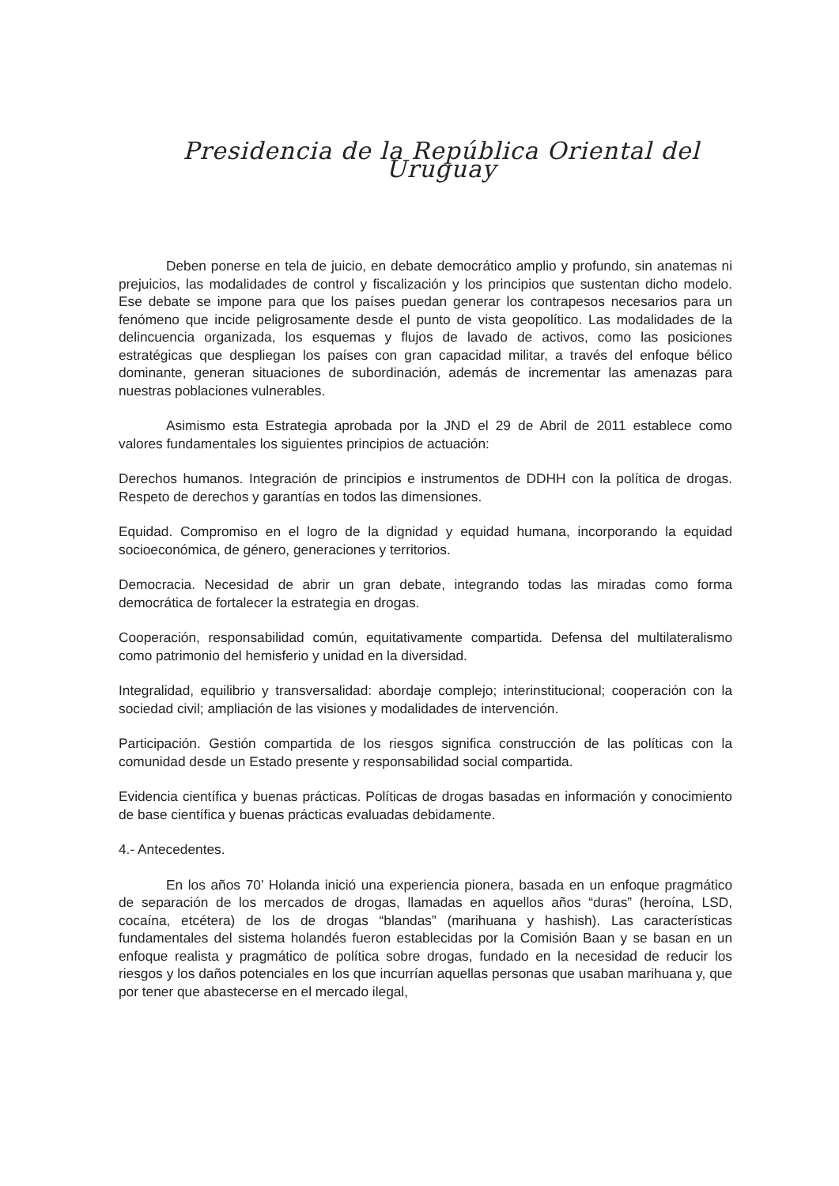Presidencia de la República Oriental del Uruguay
Deben ponerse en tela de juicio, en debate democrático amplio y profundo, sin anatemas ni prejuicios, las modalidades de control y fiscalización y los principios que sustentan dicho modelo. Ese debate se impone para que los países puedan generar los contrapesos necesarios para un fenómeno que incide peligrosamente desde el punto de vista geopolítico. Las modalidades de la delincuencia organizada, los esquemas y flujos de lavado de activos, como las posiciones estratégicas que despliegan los países con gran capacidad militar, a través del enfoque bélico dominante, generan situaciones de subordinación, además de incrementar las amenazas para nuestras poblaciones vulnerables.
Asimismo esta Estrategia aprobada por la JND el 29 de Abril de 2011 establece como valores fundamentales los siguientes principios de actuación:
Derechos humanos. Integración de principios e instrumentos de DDHH con la política de drogas. Respeto de derechos y garantías en todos las dimensiones.
Equidad. Compromiso en el logro de la dignidad y equidad humana, incorporando la equidad socioeconómica, de género, generaciones y territorios.
Democracia. Necesidad de abrir un gran debate, integrando todas las miradas como forma democrática de fortalecer la estrategia en drogas.
Cooperación, responsabilidad común, equitativamente compartida. Defensa del multilateralismo como patrimonio del hemisferio y unidad en la diversidad.
Integralidad, equilibrio y transversalidad: abordaje complejo; interinstitucional; cooperación con la sociedad civil; ampliación de las visiones y modalidades de intervención.
Participación. Gestión compartida de los riesgos significa construcción de las políticas con la comunidad desde un Estado presente y responsabilidad social compartida.
Evidencia científica y buenas prácticas. Políticas de drogas basadas en información y conocimiento de base científica y buenas prácticas evaluadas debidamente.
4.- Antecedentes.
En los años 70’ Holanda inició una experiencia pionera, basada en un enfoque pragmático de separación de los mercados de drogas, llamadas en aquellos años “duras” (heroína, LSD, cocaína, etcétera) de los de drogas “blandas” (marihuana y hashish). Las características fundamentales del sistema holandés fueron establecidas por la Comisión Baan y se basan en un enfoque realista y pragmático de política sobre drogas, fundado en la necesidad de reducir los riesgos y los daños potenciales en los que incurrían aquellas personas que usaban marihuana y, que por tener que abastecerse en el mercado ilegal,